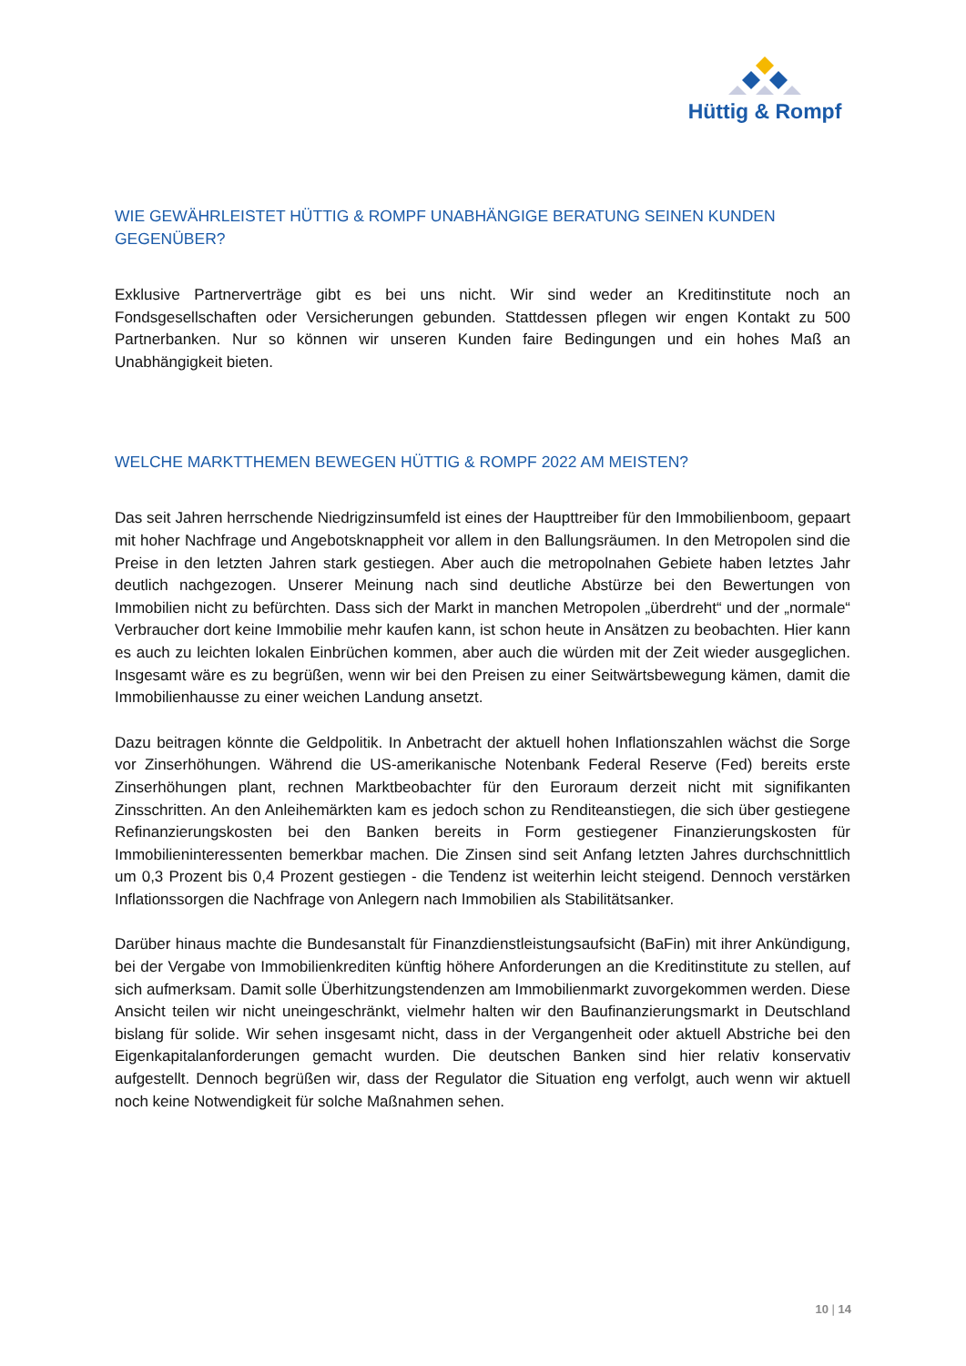Hüttig & Rompf
WIE GEWÄHRLEISTET HÜTTIG & ROMPF UNABHÄNGIGE BERATUNG SEINEN KUNDEN GEGENÜBER?
Exklusive Partnerverträge gibt es bei uns nicht. Wir sind weder an Kreditinstitute noch an Fondsgesellschaften oder Versicherungen gebunden. Stattdessen pflegen wir engen Kontakt zu 500 Partnerbanken. Nur so können wir unseren Kunden faire Bedingungen und ein hohes Maß an Unabhängigkeit bieten.
WELCHE MARKTTHEMEN BEWEGEN HÜTTIG & ROMPF 2022 AM MEISTEN?
Das seit Jahren herrschende Niedrigzinsumfeld ist eines der Haupttreiber für den Immobilienboom, gepaart mit hoher Nachfrage und Angebotsknappheit vor allem in den Ballungsräumen. In den Metropolen sind die Preise in den letzten Jahren stark gestiegen. Aber auch die metropolnahen Gebiete haben letztes Jahr deutlich nachgezogen. Unserer Meinung nach sind deutliche Abstürze bei den Bewertungen von Immobilien nicht zu befürchten. Dass sich der Markt in manchen Metropolen „überdreht“ und der „normale“ Verbraucher dort keine Immobilie mehr kaufen kann, ist schon heute in Ansätzen zu beobachten. Hier kann es auch zu leichten lokalen Einbrüchen kommen, aber auch die würden mit der Zeit wieder ausgeglichen. Insgesamt wäre es zu begrüßen, wenn wir bei den Preisen zu einer Seitwärtsbewegung kämen, damit die Immobilienhausse zu einer weichen Landung ansetzt.
Dazu beitragen könnte die Geldpolitik. In Anbetracht der aktuell hohen Inflationszahlen wächst die Sorge vor Zinserhöhungen. Während die US-amerikanische Notenbank Federal Reserve (Fed) bereits erste Zinserhöhungen plant, rechnen Marktbeobachter für den Euroraum derzeit nicht mit signifikanten Zinsschritten. An den Anleihemärkten kam es jedoch schon zu Renditeanstiegen, die sich über gestiegene Refinanzierungskosten bei den Banken bereits in Form gestiegener Finanzierungskosten für Immobilieninteressenten bemerkbar machen. Die Zinsen sind seit Anfang letzten Jahres durchschnittlich um 0,3 Prozent bis 0,4 Prozent gestiegen - die Tendenz ist weiterhin leicht steigend. Dennoch verstärken Inflationssorgen die Nachfrage von Anlegern nach Immobilien als Stabilitätsanker.
Darüber hinaus machte die Bundesanstalt für Finanzdienstleistungsaufsicht (BaFin) mit ihrer Ankündigung, bei der Vergabe von Immobilienkrediten künftig höhere Anforderungen an die Kreditinstitute zu stellen, auf sich aufmerksam. Damit solle Überhitzungstendenzen am Immobilienmarkt zuvorgekommen werden. Diese Ansicht teilen wir nicht uneingeschränkt, vielmehr halten wir den Baufinanzierungsmarkt in Deutschland bislang für solide. Wir sehen insgesamt nicht, dass in der Vergangenheit oder aktuell Abstriche bei den Eigenkapitalanforderungen gemacht wurden. Die deutschen Banken sind hier relativ konservativ aufgestellt. Dennoch begrüßen wir, dass der Regulator die Situation eng verfolgt, auch wenn wir aktuell noch keine Notwendigkeit für solche Maßnahmen sehen.
10 | 14